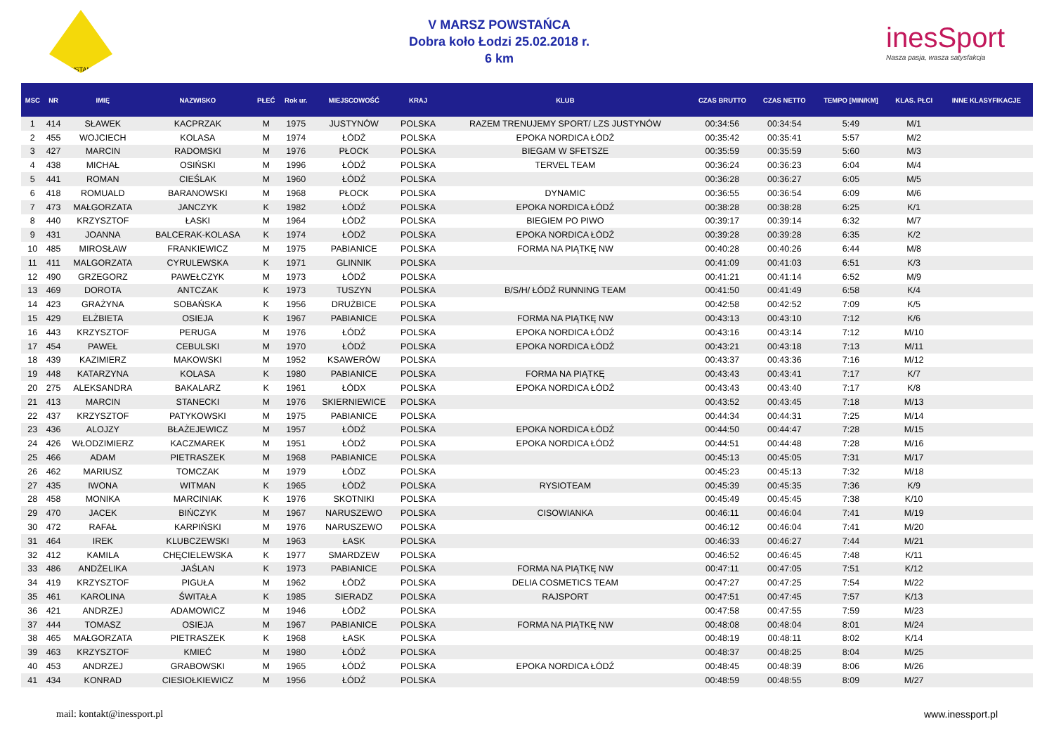POWSTANIEC
V MARSZ POWSTAŃCA
Dobra koło Łodzi 25.02.2018 r.
6 km
inesSport
Nasza pasja, wasza satysfakcja
| MSC | NR | IMIĘ | NAZWISKO | PŁEĆ | Rok ur. | MIEJSCOWOŚĆ | KRAJ | KLUB | CZAS BRUTTO | CZAS NETTO | TEMPO [MIN/KM] | KLAS. PŁCI | INNE KLASYFIKACJE |
| --- | --- | --- | --- | --- | --- | --- | --- | --- | --- | --- | --- | --- | --- |
| 1 | 414 | SŁAWEK | KACPRZAK | M | 1975 | JUSTYNÓW | POLSKA | RAZEM TRENUJEMY SPORT/ LZS JUSTYNÓW | 00:34:56 | 00:34:54 | 5:49 | M/1 | |
| 2 | 455 | WOJCIECH | KOLASA | M | 1974 | ŁÓDŹ | POLSKA | EPOKA NORDICA ŁÓDŹ | 00:35:42 | 00:35:41 | 5:57 | M/2 | |
| 3 | 427 | MARCIN | RADOMSKI | M | 1976 | PŁOCK | POLSKA | BIEGAM W SFETSZE | 00:35:59 | 00:35:59 | 5:60 | M/3 | |
| 4 | 438 | MICHAŁ | OSIŃSKI | M | 1996 | ŁÓDŹ | POLSKA | TERVEL TEAM | 00:36:24 | 00:36:23 | 6:04 | M/4 | |
| 5 | 441 | ROMAN | CIEŚLAK | M | 1960 | ŁÓDŹ | POLSKA | | 00:36:28 | 00:36:27 | 6:05 | M/5 | |
| 6 | 418 | ROMUALD | BARANOWSKI | M | 1968 | PŁOCK | POLSKA | DYNAMIC | 00:36:55 | 00:36:54 | 6:09 | M/6 | |
| 7 | 473 | MAŁGORZATA | JANCZYK | K | 1982 | ŁÓDŹ | POLSKA | EPOKA NORDICA ŁÓDŹ | 00:38:28 | 00:38:28 | 6:25 | K/1 | |
| 8 | 440 | KRZYSZTOF | ŁASKI | M | 1964 | ŁÓDŹ | POLSKA | BIEGIEM PO PIWO | 00:39:17 | 00:39:14 | 6:32 | M/7 | |
| 9 | 431 | JOANNA | BALCERAK-KOLASA | K | 1974 | ŁÓDŹ | POLSKA | EPOKA NORDICA ŁÓDŹ | 00:39:28 | 00:39:28 | 6:35 | K/2 | |
| 10 | 485 | MIROSŁAW | FRANKIEWICZ | M | 1975 | PABIANICE | POLSKA | FORMA NA PIĄTKĘ NW | 00:40:28 | 00:40:26 | 6:44 | M/8 | |
| 11 | 411 | MALGORZATA | CYRULEWSKA | K | 1971 | GLINNIK | POLSKA | | 00:41:09 | 00:41:03 | 6:51 | K/3 | |
| 12 | 490 | GRZEGORZ | PAWEŁCZYK | M | 1973 | ŁÓDŹ | POLSKA | | 00:41:21 | 00:41:14 | 6:52 | M/9 | |
| 13 | 469 | DOROTA | ANTCZAK | K | 1973 | TUSZYN | POLSKA | B/S/H/ ŁÓDŹ RUNNING TEAM | 00:41:50 | 00:41:49 | 6:58 | K/4 | |
| 14 | 423 | GRAŻYNA | SOBAŃSKA | K | 1956 | DRUŻBICE | POLSKA | | 00:42:58 | 00:42:52 | 7:09 | K/5 | |
| 15 | 429 | ELŻBIETA | OSIEJA | K | 1967 | PABIANICE | POLSKA | FORMA NA PIĄTKĘ NW | 00:43:13 | 00:43:10 | 7:12 | K/6 | |
| 16 | 443 | KRZYSZTOF | PERUGA | M | 1976 | ŁÓDŹ | POLSKA | EPOKA NORDICA ŁÓDŹ | 00:43:16 | 00:43:14 | 7:12 | M/10 | |
| 17 | 454 | PAWEŁ | CEBULSKI | M | 1970 | ŁÓDŹ | POLSKA | EPOKA NORDICA ŁÓDŹ | 00:43:21 | 00:43:18 | 7:13 | M/11 | |
| 18 | 439 | KAZIMIERZ | MAKOWSKI | M | 1952 | KSAWERÓW | POLSKA | | 00:43:37 | 00:43:36 | 7:16 | M/12 | |
| 19 | 448 | KATARZYNA | KOLASA | K | 1980 | PABIANICE | POLSKA | FORMA NA PIĄTKĘ | 00:43:43 | 00:43:41 | 7:17 | K/7 | |
| 20 | 275 | ALEKSANDRA | BAKALARZ | K | 1961 | ŁÓDX | POLSKA | EPOKA NORDICA ŁÓDŹ | 00:43:43 | 00:43:40 | 7:17 | K/8 | |
| 21 | 413 | MARCIN | STANECKI | M | 1976 | SKIERNIEWICE | POLSKA | | 00:43:52 | 00:43:45 | 7:18 | M/13 | |
| 22 | 437 | KRZYSZTOF | PATYKOWSKI | M | 1975 | PABIANICE | POLSKA | | 00:44:34 | 00:44:31 | 7:25 | M/14 | |
| 23 | 436 | ALOJZY | BŁAŻEJEWICZ | M | 1957 | ŁÓDŹ | POLSKA | EPOKA NORDICA ŁÓDŹ | 00:44:50 | 00:44:47 | 7:28 | M/15 | |
| 24 | 426 | WŁODZIMIERZ | KACZMAREK | M | 1951 | ŁÓDŹ | POLSKA | EPOKA NORDICA ŁÓDŹ | 00:44:51 | 00:44:48 | 7:28 | M/16 | |
| 25 | 466 | ADAM | PIETRASZEK | M | 1968 | PABIANICE | POLSKA | | 00:45:13 | 00:45:05 | 7:31 | M/17 | |
| 26 | 462 | MARIUSZ | TOMCZAK | M | 1979 | ŁÓDZ | POLSKA | | 00:45:23 | 00:45:13 | 7:32 | M/18 | |
| 27 | 435 | IWONA | WITMAN | K | 1965 | ŁÓDŹ | POLSKA | RYSIOTEAM | 00:45:39 | 00:45:35 | 7:36 | K/9 | |
| 28 | 458 | MONIKA | MARCINIAK | K | 1976 | SKOTNIKI | POLSKA | | 00:45:49 | 00:45:45 | 7:38 | K/10 | |
| 29 | 470 | JACEK | BIŃCZYK | M | 1967 | NARUSZEWO | POLSKA | CISOWIANKA | 00:46:11 | 00:46:04 | 7:41 | M/19 | |
| 30 | 472 | RAFAŁ | KARPIŃSKI | M | 1976 | NARUSZEWO | POLSKA | | 00:46:12 | 00:46:04 | 7:41 | M/20 | |
| 31 | 464 | IREK | KLUBCZEWSKI | M | 1963 | ŁASK | POLSKA | | 00:46:33 | 00:46:27 | 7:44 | M/21 | |
| 32 | 412 | KAMILA | CHĘCIELEWSKA | K | 1977 | SMARDZEW | POLSKA | | 00:46:52 | 00:46:45 | 7:48 | K/11 | |
| 33 | 486 | ANDŻELIKA | JAŚLAN | K | 1973 | PABIANICE | POLSKA | FORMA NA PIĄTKĘ NW | 00:47:11 | 00:47:05 | 7:51 | K/12 | |
| 34 | 419 | KRZYSZTOF | PIGUŁA | M | 1962 | ŁÓDŹ | POLSKA | DELIA COSMETICS TEAM | 00:47:27 | 00:47:25 | 7:54 | M/22 | |
| 35 | 461 | KAROLINA | ŚWITAŁA | K | 1985 | SIERADZ | POLSKA | RAJSPORT | 00:47:51 | 00:47:45 | 7:57 | K/13 | |
| 36 | 421 | ANDRZEJ | ADAMOWICZ | M | 1946 | ŁÓDŹ | POLSKA | | 00:47:58 | 00:47:55 | 7:59 | M/23 | |
| 37 | 444 | TOMASZ | OSIEJA | M | 1967 | PABIANICE | POLSKA | FORMA NA PIĄTKĘ NW | 00:48:08 | 00:48:04 | 8:01 | M/24 | |
| 38 | 465 | MAŁGORZATA | PIETRASZEK | K | 1968 | ŁASK | POLSKA | | 00:48:19 | 00:48:11 | 8:02 | K/14 | |
| 39 | 463 | KRZYSZTOF | KMIEĆ | M | 1980 | ŁÓDŹ | POLSKA | | 00:48:37 | 00:48:25 | 8:04 | M/25 | |
| 40 | 453 | ANDRZEJ | GRABOWSKI | M | 1965 | ŁÓDŹ | POLSKA | EPOKA NORDICA ŁÓDŹ | 00:48:45 | 00:48:39 | 8:06 | M/26 | |
| 41 | 434 | KONRAD | CIESIOŁKIEWICZ | M | 1956 | ŁÓDŹ | POLSKA | | 00:48:59 | 00:48:55 | 8:09 | M/27 | |
mail: kontakt@inessport.pl www.inessport.pl